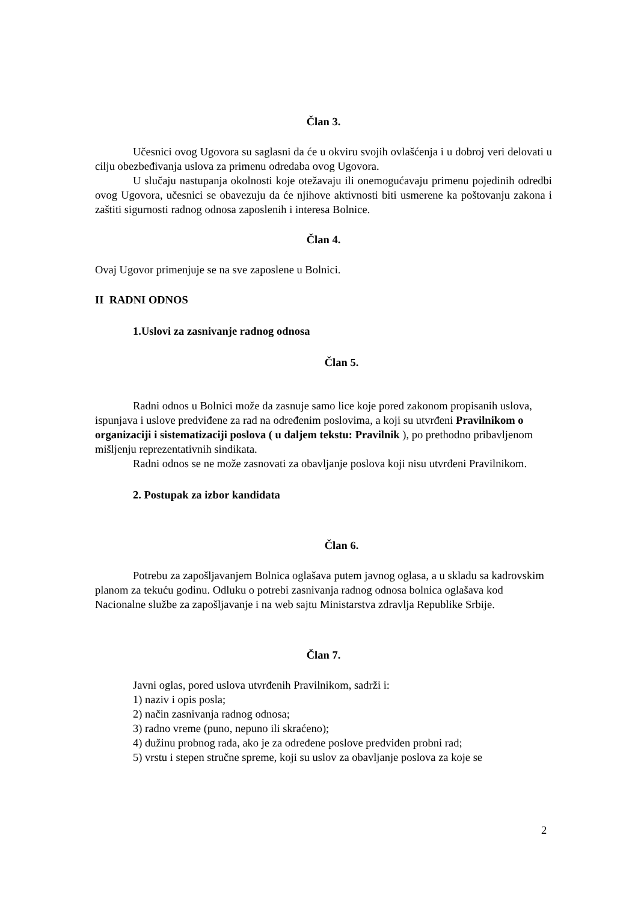Član 3.
Učesnici ovog Ugovora su saglasni da će u okviru svojih ovlašćenja i u dobroj veri delovati u cilju obezbeđivanja uslova za primenu odredaba ovog Ugovora.
U slučaju nastupanja okolnosti koje otežavaju ili onemogućavaju primenu pojedinih odredbi ovog Ugovora, učesnici se obavezuju da će njihove aktivnosti biti usmerene ka poštovanju zakona i zaštiti sigurnosti radnog odnosa zaposlenih i interesa Bolnice.
Član 4.
Ovaj Ugovor primenjuje se na sve zaposlene u Bolnici.
II RADNI ODNOS
1.Uslovi za zasnivanje radnog odnosa
Član 5.
Radni odnos u Bolnici može da zasnuje samo lice koje pored zakonom propisanih uslova, ispunjava i uslove predviđene za rad na određenim poslovima, a koji su utvrđeni Pravilnikom o organizaciji i sistematizaciji poslova ( u daljem tekstu: Pravilnik ), po prethodno pribavljenom mišljenju reprezentativnih sindikata.
Radni odnos se ne može zasnovati za obavljanje poslova koji nisu utvrđeni Pravilnikom.
2. Postupak za izbor kandidata
Član 6.
Potrebu za zapošljavanjem Bolnica oglašava putem javnog oglasa, a u skladu sa kadrovskim planom za tekuću godinu. Odluku o potrebi zasnivanja radnog odnosa bolnica oglašava kod Nacionalne službe za zapošljavanje i na web sajtu Ministarstva zdravlja Republike Srbije.
Član 7.
Javni oglas, pored uslova utvrđenih Pravilnikom, sadrži i:
1) naziv i opis posla;
2) način zasnivanja radnog odnosa;
3) radno vreme (puno, nepuno ili skraćeno);
4) dužinu probnog rada, ako je za određene poslove predviđen probni rad;
5) vrstu i stepen stručne spreme, koji su uslov za obavljanje poslova za koje se
2